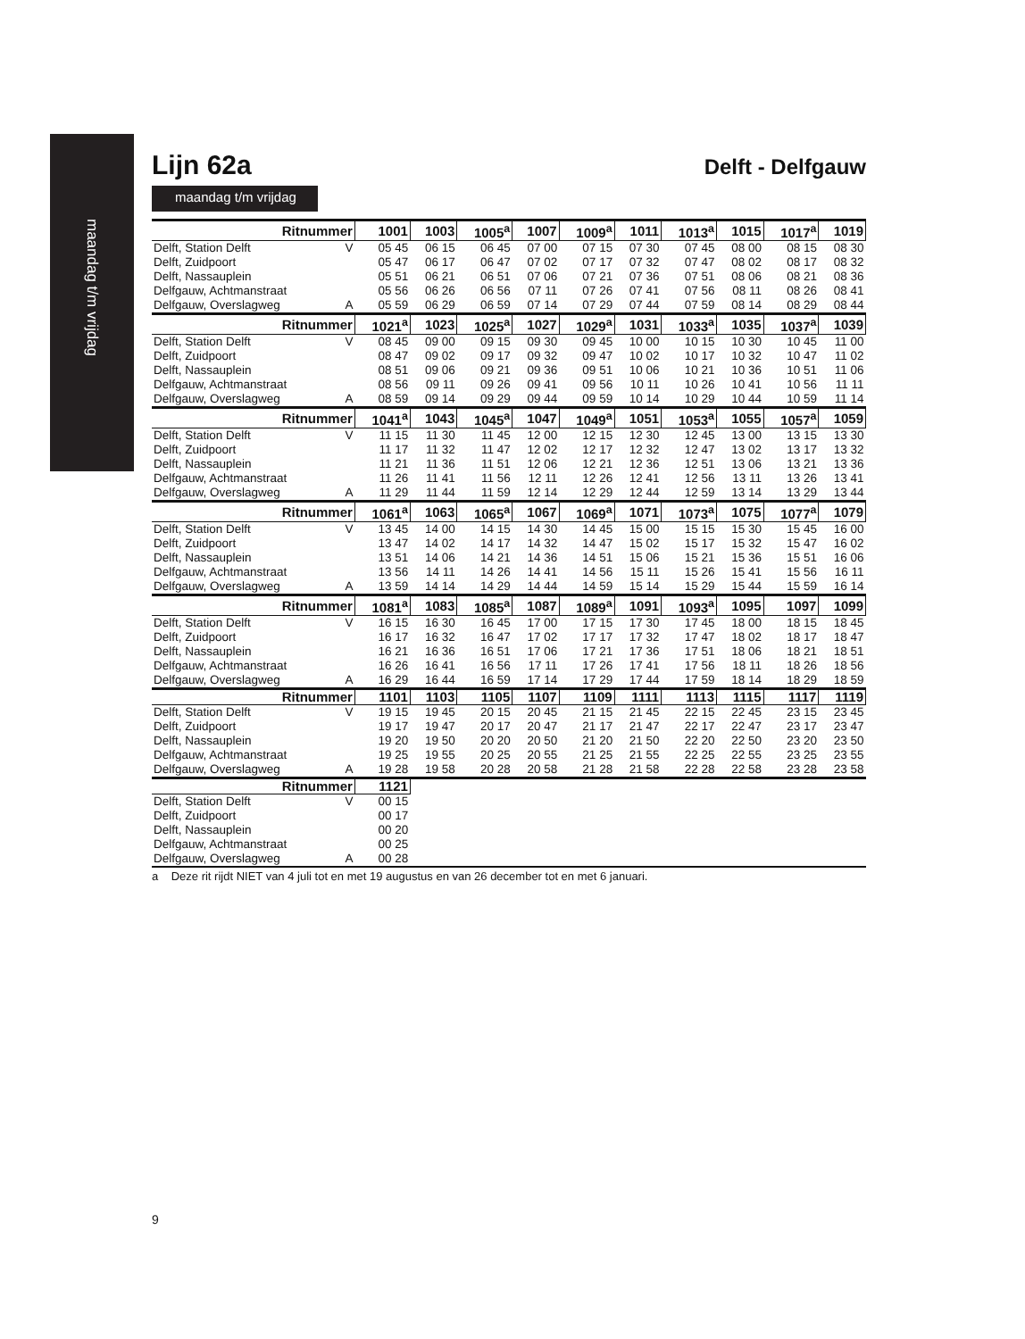maandag t/m vrijdag
Lijn 62a
Delft - Delfgauw
maandag t/m vrijdag
| Ritnummer | | 1001 | 1003 | 1005<sup>a</sup> | 1007 | 1009<sup>a</sup> | 1011 | 1013<sup>a</sup> | 1015 | 1017<sup>a</sup> | 1019 |
| --- | --- | --- | --- | --- | --- | --- | --- | --- | --- | --- | --- |
| Delft, Station Delft | V | 05 45 | 06 15 | 06 45 | 07 00 | 07 15 | 07 30 | 07 45 | 08 00 | 08 15 | 08 30 |
| Delft, Zuidpoort | | 05 47 | 06 17 | 06 47 | 07 02 | 07 17 | 07 32 | 07 47 | 08 02 | 08 17 | 08 32 |
| Delft, Nassauplein | | 05 51 | 06 21 | 06 51 | 07 06 | 07 21 | 07 36 | 07 51 | 08 06 | 08 21 | 08 36 |
| Delfgauw, Achtmanstraat | | 05 56 | 06 26 | 06 56 | 07 11 | 07 26 | 07 41 | 07 56 | 08 11 | 08 26 | 08 41 |
| Delfgauw, Overslagweg | A | 05 59 | 06 29 | 06 59 | 07 14 | 07 29 | 07 44 | 07 59 | 08 14 | 08 29 | 08 44 |
| Ritnummer | | 1021<sup>a</sup> | 1023 | 1025<sup>a</sup> | 1027 | 1029<sup>a</sup> | 1031 | 1033<sup>a</sup> | 1035 | 1037<sup>a</sup> | 1039 |
| Delft, Station Delft | V | 08 45 | 09 00 | 09 15 | 09 30 | 09 45 | 10 00 | 10 15 | 10 30 | 10 45 | 11 00 |
| Delft, Zuidpoort | | 08 47 | 09 02 | 09 17 | 09 32 | 09 47 | 10 02 | 10 17 | 10 32 | 10 47 | 11 02 |
| Delft, Nassauplein | | 08 51 | 09 06 | 09 21 | 09 36 | 09 51 | 10 06 | 10 21 | 10 36 | 10 51 | 11 06 |
| Delfgauw, Achtmanstraat | | 08 56 | 09 11 | 09 26 | 09 41 | 09 56 | 10 11 | 10 26 | 10 41 | 10 56 | 11 11 |
| Delfgauw, Overslagweg | A | 08 59 | 09 14 | 09 29 | 09 44 | 09 59 | 10 14 | 10 29 | 10 44 | 10 59 | 11 14 |
| Ritnummer | | 1041<sup>a</sup> | 1043 | 1045<sup>a</sup> | 1047 | 1049<sup>a</sup> | 1051 | 1053<sup>a</sup> | 1055 | 1057<sup>a</sup> | 1059 |
| Delft, Station Delft | V | 11 15 | 11 30 | 11 45 | 12 00 | 12 15 | 12 30 | 12 45 | 13 00 | 13 15 | 13 30 |
| Delft, Zuidpoort | | 11 17 | 11 32 | 11 47 | 12 02 | 12 17 | 12 32 | 12 47 | 13 02 | 13 17 | 13 32 |
| Delft, Nassauplein | | 11 21 | 11 36 | 11 51 | 12 06 | 12 21 | 12 36 | 12 51 | 13 06 | 13 21 | 13 36 |
| Delfgauw, Achtmanstraat | | 11 26 | 11 41 | 11 56 | 12 11 | 12 26 | 12 41 | 12 56 | 13 11 | 13 26 | 13 41 |
| Delfgauw, Overslagweg | A | 11 29 | 11 44 | 11 59 | 12 14 | 12 29 | 12 44 | 12 59 | 13 14 | 13 29 | 13 44 |
| Ritnummer | | 1061<sup>a</sup> | 1063 | 1065<sup>a</sup> | 1067 | 1069<sup>a</sup> | 1071 | 1073<sup>a</sup> | 1075 | 1077<sup>a</sup> | 1079 |
| Delft, Station Delft | V | 13 45 | 14 00 | 14 15 | 14 30 | 14 45 | 15 00 | 15 15 | 15 30 | 15 45 | 16 00 |
| Delft, Zuidpoort | | 13 47 | 14 02 | 14 17 | 14 32 | 14 47 | 15 02 | 15 17 | 15 32 | 15 47 | 16 02 |
| Delft, Nassauplein | | 13 51 | 14 06 | 14 21 | 14 36 | 14 51 | 15 06 | 15 21 | 15 36 | 15 51 | 16 06 |
| Delfgauw, Achtmanstraat | | 13 56 | 14 11 | 14 26 | 14 41 | 14 56 | 15 11 | 15 26 | 15 41 | 15 56 | 16 11 |
| Delfgauw, Overslagweg | A | 13 59 | 14 14 | 14 29 | 14 44 | 14 59 | 15 14 | 15 29 | 15 44 | 15 59 | 16 14 |
| Ritnummer | | 1081<sup>a</sup> | 1083 | 1085<sup>a</sup> | 1087 | 1089<sup>a</sup> | 1091 | 1093<sup>a</sup> | 1095 | 1097 | 1099 |
| Delft, Station Delft | V | 16 15 | 16 30 | 16 45 | 17 00 | 17 15 | 17 30 | 17 45 | 18 00 | 18 15 | 18 45 |
| Delft, Zuidpoort | | 16 17 | 16 32 | 16 47 | 17 02 | 17 17 | 17 32 | 17 47 | 18 02 | 18 17 | 18 47 |
| Delft, Nassauplein | | 16 21 | 16 36 | 16 51 | 17 06 | 17 21 | 17 36 | 17 51 | 18 06 | 18 21 | 18 51 |
| Delfgauw, Achtmanstraat | | 16 26 | 16 41 | 16 56 | 17 11 | 17 26 | 17 41 | 17 56 | 18 11 | 18 26 | 18 56 |
| Delfgauw, Overslagweg | A | 16 29 | 16 44 | 16 59 | 17 14 | 17 29 | 17 44 | 17 59 | 18 14 | 18 29 | 18 59 |
| Ritnummer | | 1101 | 1103 | 1105 | 1107 | 1109 | 1111 | 1113 | 1115 | 1117 | 1119 |
| Delft, Station Delft | V | 19 15 | 19 45 | 20 15 | 20 45 | 21 15 | 21 45 | 22 15 | 22 45 | 23 15 | 23 45 |
| Delft, Zuidpoort | | 19 17 | 19 47 | 20 17 | 20 47 | 21 17 | 21 47 | 22 17 | 22 47 | 23 17 | 23 47 |
| Delft, Nassauplein | | 19 20 | 19 50 | 20 20 | 20 50 | 21 20 | 21 50 | 22 20 | 22 50 | 23 20 | 23 50 |
| Delfgauw, Achtmanstraat | | 19 25 | 19 55 | 20 25 | 20 55 | 21 25 | 21 55 | 22 25 | 22 55 | 23 25 | 23 55 |
| Delfgauw, Overslagweg | A | 19 28 | 19 58 | 20 28 | 20 58 | 21 28 | 21 58 | 22 28 | 22 58 | 23 28 | 23 58 |
| Ritnummer | | 1121 | | | | | | | | | |
| Delft, Station Delft | V | 00 15 | | | | | | | | | |
| Delft, Zuidpoort | | 00 17 | | | | | | | | | |
| Delft, Nassauplein | | 00 20 | | | | | | | | | |
| Delfgauw, Achtmanstraat | | 00 25 | | | | | | | | | |
| Delfgauw, Overslagweg | A | 00 28 | | | | | | | | | |
a Deze rit rijdt NIET van 4 juli tot en met 19 augustus en van 26 december tot en met 6 januari.
9